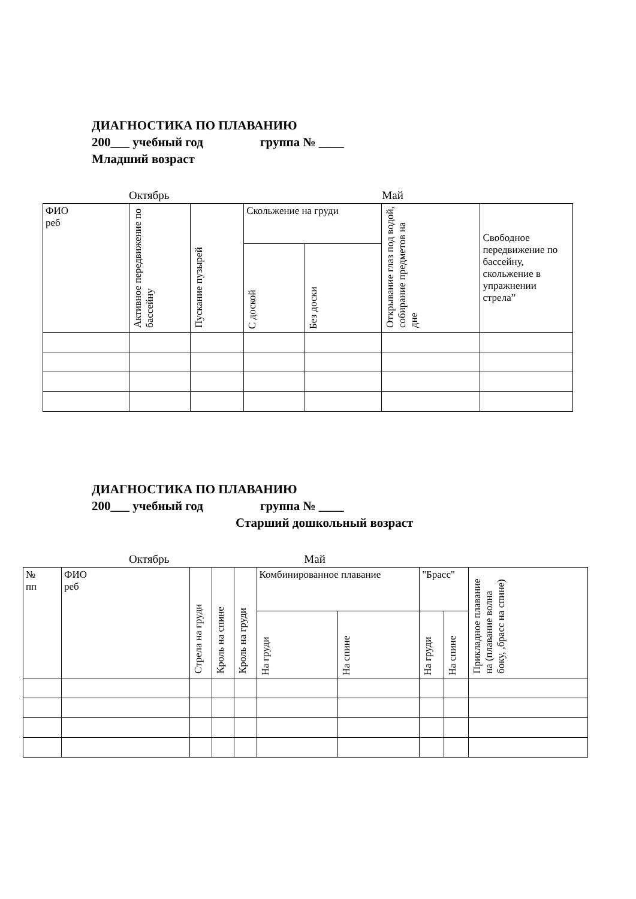ДИАГНОСТИКА ПО ПЛАВАНИЮ
200___ учебный год группа № ____
Младший возраст
Октябрь Май
| ФИО реб | Активное передвижение по бассейну | Пускание пузырей | Скольжение на груди | | Открывание глаз под водой, собирание предметов на дне | Свободное передвижение по бассейну, скольжение в упражнении стрела” |
| | | | С доской | Без доски | | |
ДИАГНОСТИКА ПО ПЛАВАНИЮ
200___ учебный год группа № ____
Старший дошкольный возраст
Октябрь Май
| № пп | ФИО реб | Стрела на груди | Кроль на спине | Кроль на груди | Комбинированное плавание | | "Брасс" | | Прикладное плавание на (плавание волна боку, ,брасс на спине) |
| | | | | | На груди | На спине | На груди | На спине | |